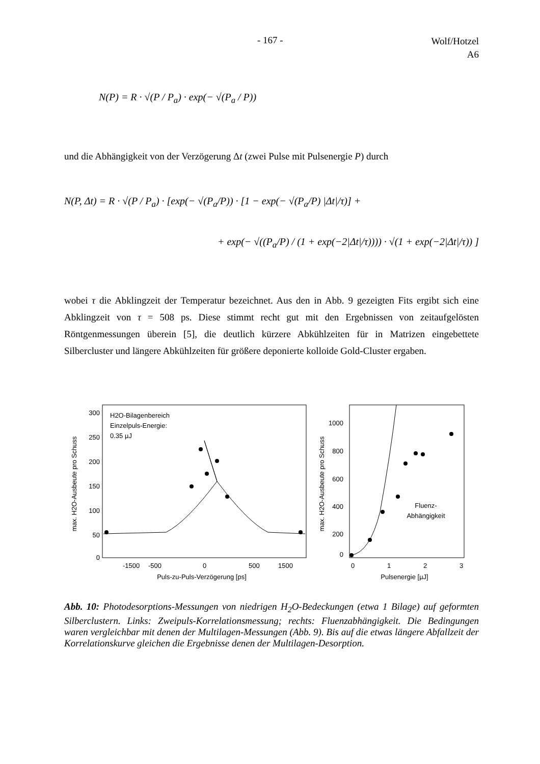- 167 -
Wolf/Hotzel
A6
N(P) = R · √(P / P<sub>a</sub>) · exp(− √(P<sub>a</sub> / P))
und die Abhängigkeit von der Verzögerung Δt (zwei Pulse mit Pulsenergie P) durch
N(P, Δt) = R · √(P / P<sub>a</sub>) · [exp(− √(P<sub>a</sub>/P)) · [1 − exp(− √(P<sub>a</sub>/P) |Δt|/τ)] +
+ exp(− √((P<sub>a</sub>/P) / (1 + exp(−2|Δt|/τ)))) · √(1 + exp(−2|Δt|/τ)) ]
wobei τ die Abklingzeit der Temperatur bezeichnet. Aus den in Abb. 9 gezeigten Fits ergibt sich eine Abklingzeit von τ = 508 ps. Diese stimmt recht gut mit den Ergebnissen von zeitauf­gelösten Röntgenmessungen überein [5], die deutlich kürzere Abkühlzeiten für in Matrizen eingebettete Silbercluster und längere Abkühlzeiten für größere deponierte kolloide Gold-Cluster ergaben.
300
250
200
150
100
50
0
-1500
-500
0
500
1500
Puls-zu-Puls-Verzögerung [ps]
max. H2O-Ausbeute pro Schuss
H2O-Bilagenbereich
Einzelpuls-Energie:
0.35 µJ
1000
800
600
400
200
0
0
1
2
3
Pulsenergie [µJ]
max. H2O-Ausbeute pro Schuss
Fluenz-
Abhängigkeit
Abb. 10: Photodesorptions-Messungen von niedrigen H<sub>2</sub>O-Bedeckungen (etwa 1 Bilage) auf geformten Silberclustern. Links: Zweipuls-Korrelationsmessung; rechts: Fluenzabhängigkeit. Die Bedingungen waren vergleichbar mit denen der Multilagen-Messungen (Abb. 9). Bis auf die etwas längere Abfallzeit der Korrelationskurve gleichen die Ergebnisse denen der Multilagen-Desorption.